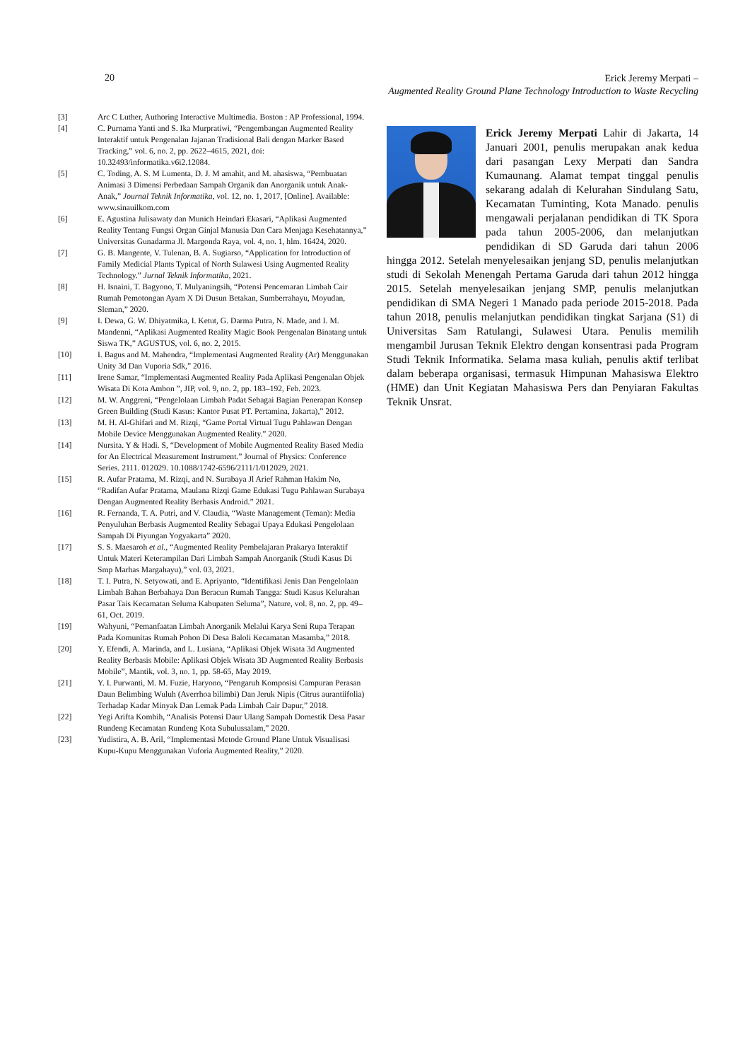20
Erick Jeremy Merpati –
Augmented Reality Ground Plane Technology Introduction to Waste Recycling
[3] Arc C Luther, Authoring Interactive Multimedia. Boston : AP Professional, 1994.
[4] C. Purnama Yanti and S. Ika Murpratiwi, “Pengembangan Augmented Reality Interaktif untuk Pengenalan Jajanan Tradisional Bali dengan Marker Based Tracking,” vol. 6, no. 2, pp. 2622–4615, 2021, doi: 10.32493/informatika.v6i2.12084.
[5] C. Toding, A. S. M Lumenta, D. J. M amahit, and M. ahasiswa, “Pembuatan Animasi 3 Dimensi Perbedaan Sampah Organik dan Anorganik untuk Anak-Anak,” Journal Teknik Informatika, vol. 12, no. 1, 2017, [Online]. Available: www.sinauilkom.com
[6] E. Agustina Julisawaty dan Munich Heindari Ekasari, “Aplikasi Augmented Reality Tentang Fungsi Organ Ginjal Manusia Dan Cara Menjaga Kesehatannya,” Universitas Gunadarma Jl. Margonda Raya, vol. 4, no. 1, hlm. 16424, 2020.
[7] G. B. Mangente, V. Tulenan, B. A. Sugiarso, “Application for Introduction of Family Medicial Plants Typical of North Sulawesi Using Augmented Reality Technology.” Jurnal Teknik Informatika, 2021.
[8] H. Isnaini, T. Bagyono, T. Mulyaningsih, “Potensi Pencemaran Limbah Cair Rumah Pemotongan Ayam X Di Dusun Betakan, Sumberrahayu, Moyudan, Sleman,” 2020.
[9] I. Dewa, G. W. Dhiyatmika, I. Ketut, G. Darma Putra, N. Made, and I. M. Mandenni, “Aplikasi Augmented Reality Magic Book Pengenalan Binatang untuk Siswa TK,” AGUSTUS, vol. 6, no. 2, 2015.
[10] I. Bagus and M. Mahendra, “Implementasi Augmented Reality (Ar) Menggunakan Unity 3d Dan Vuporia Sdk,” 2016.
[11] Irene Samar, “Implementasi Augmented Reality Pada Aplikasi Pengenalan Objek Wisata Di Kota Ambon ”, JIP, vol. 9, no. 2, pp. 183–192, Feb. 2023.
[12] M. W. Anggreni, “Pengelolaan Limbah Padat Sebagai Bagian Penerapan Konsep Green Building (Studi Kasus: Kantor Pusat PT. Pertamina, Jakarta),” 2012.
[13] M. H. Al-Ghifari and M. Rizqi, “Game Portal Virtual Tugu Pahlawan Dengan Mobile Device Menggunakan Augmented Reality.” 2020.
[14] Nursita. Y & Hadi. S, “Development of Mobile Augmented Reality Based Media for An Electrical Measurement Instrument.” Journal of Physics: Conference Series. 2111. 012029. 10.1088/1742-6596/2111/1/012029, 2021.
[15] R. Aufar Pratama, M. Rizqi, and N. Surabaya Jl Arief Rahman Hakim No, “Radifan Aufar Pratama, Maulana Rizqi Game Edukasi Tugu Pahlawan Surabaya Dengan Augmented Reality Berbasis Android.” 2021.
[16] R. Fernanda, T. A. Putri, and V. Claudia, “Waste Management (Teman): Media Penyuluhan Berbasis Augmented Reality Sebagai Upaya Edukasi Pengelolaan Sampah Di Piyungan Yogyakarta” 2020.
[17] S. S. Maesaroh et al., “Augmented Reality Pembelajaran Prakarya Interaktif Untuk Materi Keterampilan Dari Limbah Sampah Anorganik (Studi Kasus Di Smp Marhas Margahayu),” vol. 03, 2021.
[18] T. I. Putra, N. Setyowati, and E. Apriyanto, “Identifikasi Jenis Dan Pengelolaan Limbah Bahan Berbahaya Dan Beracun Rumah Tangga: Studi Kasus Kelurahan Pasar Tais Kecamatan Seluma Kabupaten Seluma”, Nature, vol. 8, no. 2, pp. 49–61, Oct. 2019.
[19] Wahyuni, “Pemanfaatan Limbah Anorganik Melalui Karya Seni Rupa Terapan Pada Komunitas Rumah Pohon Di Desa Baloli Kecamatan Masamba,” 2018.
[20] Y. Efendi, A. Marinda, and L. Lusiana, “Aplikasi Objek Wisata 3d Augmented Reality Berbasis Mobile: Aplikasi Objek Wisata 3D Augmented Reality Berbasis Mobile”, Mantik, vol. 3, no. 1, pp. 58-65, May 2019.
[21] Y. I. Purwanti, M. M. Fuzie, Haryono, “Pengaruh Komposisi Campuran Perasan Daun Belimbing Wuluh (Averrhoa bilimbi) Dan Jeruk Nipis (Citrus aurantiifolia) Terhadap Kadar Minyak Dan Lemak Pada Limbah Cair Dapur,” 2018.
[22] Yegi Arifta Kombih, “Analisis Potensi Daur Ulang Sampah Domestik Desa Pasar Rundeng Kecamatan Rundeng Kota Subulussalam,” 2020.
[23] Yudistira, A. B. Aril, “Implementasi Metode Ground Plane Untuk Visualisasi Kupu-Kupu Menggunakan Vuforia Augmented Reality,” 2020.
Erick Jeremy Merpati Lahir di Jakarta, 14 Januari 2001, penulis merupakan anak kedua dari pasangan Lexy Merpati dan Sandra Kumaunang. Alamat tempat tinggal penulis sekarang adalah di Kelurahan Sindulang Satu, Kecamatan Tuminting, Kota Manado. penulis mengawali perjalanan pendidikan di TK Spora pada tahun 2005-2006, dan melanjutkan pendidikan di SD Garuda dari tahun 2006 hingga 2012. Setelah menyelesaikan jenjang SD, penulis melanjutkan studi di Sekolah Menengah Pertama Garuda dari tahun 2012 hingga 2015. Setelah menyelesaikan jenjang SMP, penulis melanjutkan pendidikan di SMA Negeri 1 Manado pada periode 2015-2018. Pada tahun 2018, penulis melanjutkan pendidikan tingkat Sarjana (S1) di Universitas Sam Ratulangi, Sulawesi Utara. Penulis memilih mengambil Jurusan Teknik Elektro dengan konsentrasi pada Program Studi Teknik Informatika. Selama masa kuliah, penulis aktif terlibat dalam beberapa organisasi, termasuk Himpunan Mahasiswa Elektro (HME) dan Unit Kegiatan Mahasiswa Pers dan Penyiaran Fakultas Teknik Unsrat.